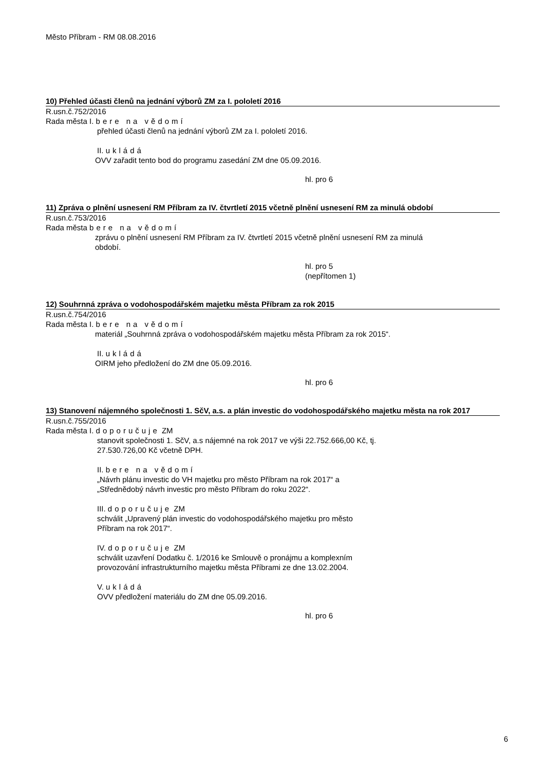Město Příbram - RM 08.08.2016
10) Přehled účasti členů na jednání výborů ZM za I. pololetí 2016
R.usn.č.752/2016
Rada města I. bere na vědomí
přehled účasti členů na jednání výborů ZM za I. pololetí 2016.
II. ukládá
OVV zařadit tento bod do programu zasedání ZM dne 05.09.2016.
hl. pro 6
11) Zpráva o plnění usnesení RM Příbram za IV. čtvrtletí 2015 včetně plnění usnesení RM za minulá období
R.usn.č.753/2016
Rada města bere na vědomí
zprávu o plnění usnesení RM Příbram za IV. čtvrtletí 2015 včetně plnění usnesení RM za minulá
období.
hl. pro 5
(nepřítomen 1)
12) Souhrnná zpráva o vodohospodářském majetku města Příbram za rok 2015
R.usn.č.754/2016
Rada města I. bere na vědomí
materiál „Souhrnná zpráva o vodohospodářském majetku města Příbram za rok 2015“.
II. ukládá
OIRM jeho předložení do ZM dne 05.09.2016.
hl. pro 6
13) Stanovení nájemného společnosti 1. SčV, a.s. a plán investic do vodohospodářského majetku města na rok 2017
R.usn.č.755/2016
Rada města I. doporučuje ZM
stanovit společnosti 1. SčV, a.s nájemné na rok 2017 ve výši 22.752.666,00 Kč, tj.
27.530.726,00 Kč včetně DPH.
II. bere na vědomí
„Návrh plánu investic do VH majetku pro město Příbram na rok 2017“ a
„Střednědobý návrh investic pro město Příbram do roku 2022“.
III. doporučuje ZM
schválit „Upravený plán investic do vodohospodářského majetku pro město
Příbram na rok 2017“.
IV. doporučuje ZM
schválit uzavření Dodatku č. 1/2016 ke Smlouvě o pronájmu a komplexním
provozování infrastrukturního majetku města Příbrami ze dne 13.02.2004.
V. ukládá
OVV předložení materiálu do ZM dne 05.09.2016.
hl. pro 6
6